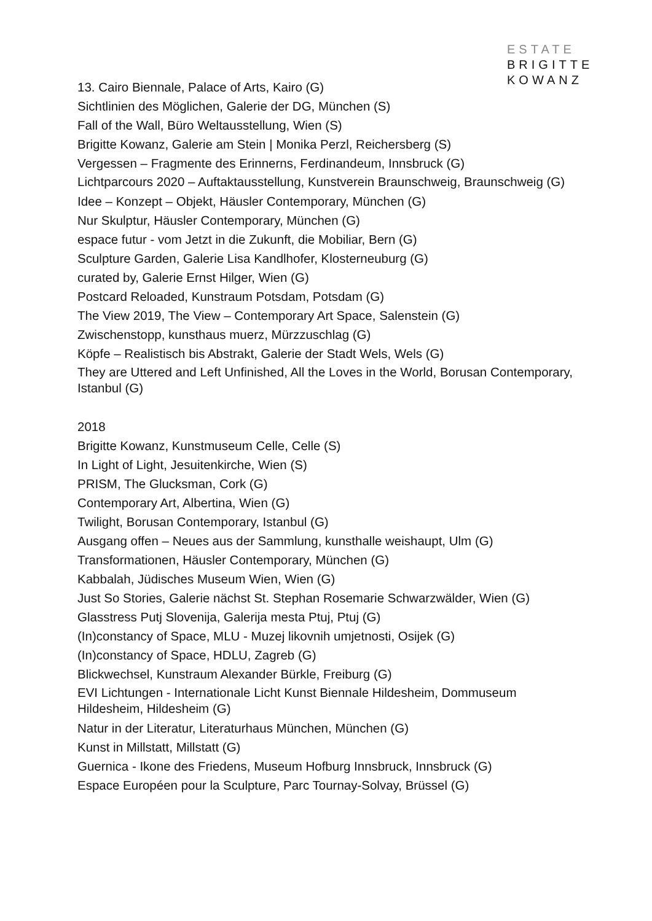ESTATE
BRIGITTE
KOWANZ
13. Cairo Biennale, Palace of Arts, Kairo (G)
Sichtlinien des Möglichen, Galerie der DG, München (S)
Fall of the Wall, Büro Weltausstellung, Wien (S)
Brigitte Kowanz, Galerie am Stein | Monika Perzl, Reichersberg (S)
Vergessen – Fragmente des Erinnerns, Ferdinandeum, Innsbruck (G)
Lichtparcours 2020 – Auftaktausstellung, Kunstverein Braunschweig, Braunschweig (G)
Idee – Konzept – Objekt, Häusler Contemporary, München (G)
Nur Skulptur, Häusler Contemporary, München (G)
espace futur - vom Jetzt in die Zukunft, die Mobiliar, Bern (G)
Sculpture Garden, Galerie Lisa Kandlhofer, Klosterneuburg (G)
curated by, Galerie Ernst Hilger, Wien (G)
Postcard Reloaded, Kunstraum Potsdam, Potsdam (G)
The View 2019, The View – Contemporary Art Space, Salenstein (G)
Zwischenstopp, kunsthaus muerz, Mürzzuschlag (G)
Köpfe – Realistisch bis Abstrakt, Galerie der Stadt Wels, Wels (G)
They are Uttered and Left Unfinished, All the Loves in the World, Borusan Contemporary, Istanbul (G)
2018
Brigitte Kowanz, Kunstmuseum Celle, Celle (S)
In Light of Light, Jesuitenkirche, Wien (S)
PRISM, The Glucksman, Cork (G)
Contemporary Art, Albertina, Wien (G)
Twilight, Borusan Contemporary, Istanbul (G)
Ausgang offen – Neues aus der Sammlung, kunsthalle weishaupt, Ulm (G)
Transformationen, Häusler Contemporary, München (G)
Kabbalah, Jüdisches Museum Wien, Wien (G)
Just So Stories, Galerie nächst St. Stephan Rosemarie Schwarzwälder, Wien (G)
Glasstress Putj Slovenija, Galerija mesta Ptuj, Ptuj (G)
(In)constancy of Space, MLU - Muzej likovnih umjetnosti, Osijek (G)
(In)constancy of Space, HDLU, Zagreb (G)
Blickwechsel, Kunstraum Alexander Bürkle, Freiburg (G)
EVI Lichtungen - Internationale Licht Kunst Biennale Hildesheim, Dommuseum Hildesheim, Hildesheim (G)
Natur in der Literatur, Literaturhaus München, München (G)
Kunst in Millstatt, Millstatt (G)
Guernica - Ikone des Friedens, Museum Hofburg Innsbruck, Innsbruck (G)
Espace Européen pour la Sculpture, Parc Tournay-Solvay, Brüssel (G)